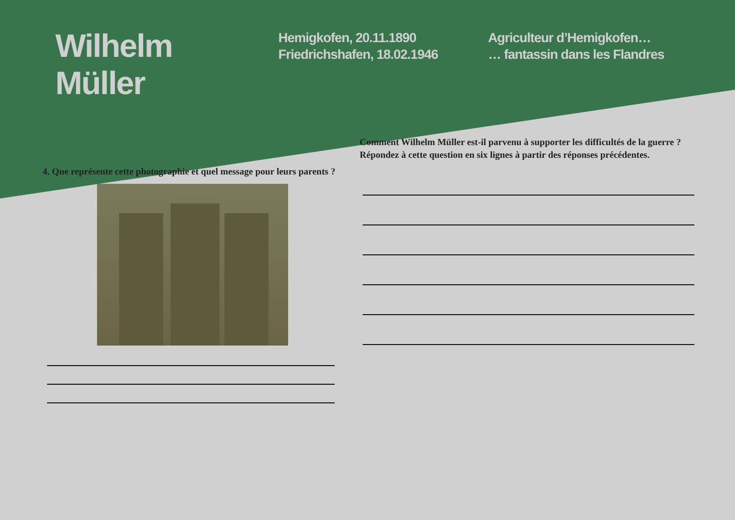Wilhelm
Müller
Hemigkofen, 20.11.1890
Friedrichshafen, 18.02.1946
Agriculteur d’Hemigkofen…
… fantassin dans les Flandres
4. Que représente cette photographie et quel message pour leurs parents ?
Comment Wilhelm Müller est-il parvenu à supporter les difficultés de la guerre ?
Répondez à cette question en six lignes à partir des réponses précédentes.